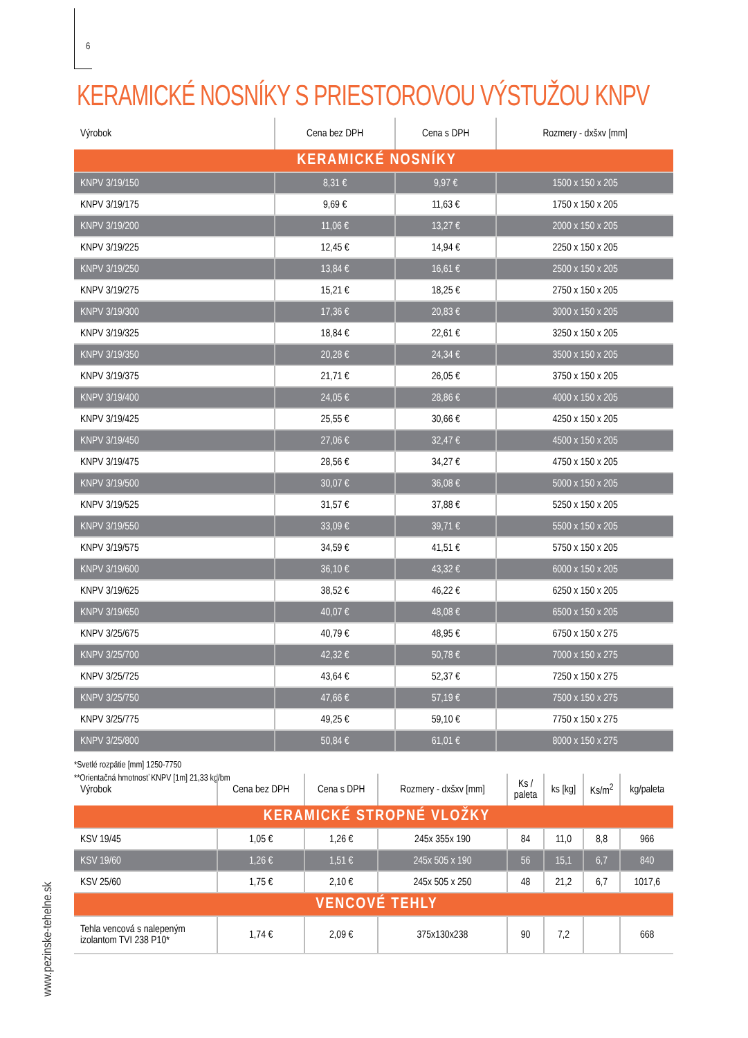6
KERAMICKÉ NOSNÍKY S PRIESTOROVOU VÝSTUŽOU KNPV
| Výrobok | Cena bez DPH | Cena s DPH | Rozmery - dxšxv [mm] |
| --- | --- | --- | --- |
| KERAMICKÉ NOSNÍKY | | | |
| KNPV 3/19/150 | 8,31 € | 9,97 € | 1500 x 150 x 205 |
| KNPV 3/19/175 | 9,69 € | 11,63 € | 1750 x 150 x 205 |
| KNPV 3/19/200 | 11,06 € | 13,27 € | 2000 x 150 x 205 |
| KNPV 3/19/225 | 12,45 € | 14,94 € | 2250 x 150 x 205 |
| KNPV 3/19/250 | 13,84 € | 16,61 € | 2500 x 150 x 205 |
| KNPV 3/19/275 | 15,21 € | 18,25 € | 2750 x 150 x 205 |
| KNPV 3/19/300 | 17,36 € | 20,83 € | 3000 x 150 x 205 |
| KNPV 3/19/325 | 18,84 € | 22,61 € | 3250 x 150 x 205 |
| KNPV 3/19/350 | 20,28 € | 24,34 € | 3500 x 150 x 205 |
| KNPV 3/19/375 | 21,71 € | 26,05 € | 3750 x 150 x 205 |
| KNPV 3/19/400 | 24,05 € | 28,86 € | 4000 x 150 x 205 |
| KNPV 3/19/425 | 25,55 € | 30,66 € | 4250 x 150 x 205 |
| KNPV 3/19/450 | 27,06 € | 32,47 € | 4500 x 150 x 205 |
| KNPV 3/19/475 | 28,56 € | 34,27 € | 4750 x 150 x 205 |
| KNPV 3/19/500 | 30,07 € | 36,08 € | 5000 x 150 x 205 |
| KNPV 3/19/525 | 31,57 € | 37,88 € | 5250 x 150 x 205 |
| KNPV 3/19/550 | 33,09 € | 39,71 € | 5500 x 150 x 205 |
| KNPV 3/19/575 | 34,59 € | 41,51 € | 5750 x 150 x 205 |
| KNPV 3/19/600 | 36,10 € | 43,32 € | 6000 x 150 x 205 |
| KNPV 3/19/625 | 38,52 € | 46,22 € | 6250 x 150 x 205 |
| KNPV 3/19/650 | 40,07 € | 48,08 € | 6500 x 150 x 205 |
| KNPV 3/25/675 | 40,79 € | 48,95 € | 6750 x 150 x 275 |
| KNPV 3/25/700 | 42,32 € | 50,78 € | 7000 x 150 x 275 |
| KNPV 3/25/725 | 43,64 € | 52,37 € | 7250 x 150 x 275 |
| KNPV 3/25/750 | 47,66 € | 57,19 € | 7500 x 150 x 275 |
| KNPV 3/25/775 | 49,25 € | 59,10 € | 7750 x 150 x 275 |
| KNPV 3/25/800 | 50,84 € | 61,01 € | 8000 x 150 x 275 |
*Svetlé rozpätie [mm] 1250-7750
**Orientačná hmotnosť KNPV [1m] 21,33 kg/bm
| Výrobok | Cena bez DPH | Cena s DPH | Rozmery - dxšxv [mm] | Ks / paleta | ks [kg] | Ks/m<sup>2</sup> | kg/paleta |
| --- | --- | --- | --- | --- | --- | --- | --- |
| KERAMICKÉ STROPNÉ VLOŽKY | | | | | | | |
| KSV 19/45 | 1,05 € | 1,26 € | 245x 355x 190 | 84 | 11,0 | 8,8 | 966 |
| KSV 19/60 | 1,26 € | 1,51 € | 245x 505 x 190 | 56 | 15,1 | 6,7 | 840 |
| KSV 25/60 | 1,75 € | 2,10 € | 245x 505 x 250 | 48 | 21,2 | 6,7 | 1017,6 |
| VENCOVÉ TEHLY | | | | | | | |
| Tehla vencová s nalepeným izolantom TVI 238 P10* | 1,74 € | 2,09 € | 375x130x238 | 90 | 7,2 | | 668 |
www.pezinske-tehelne.sk